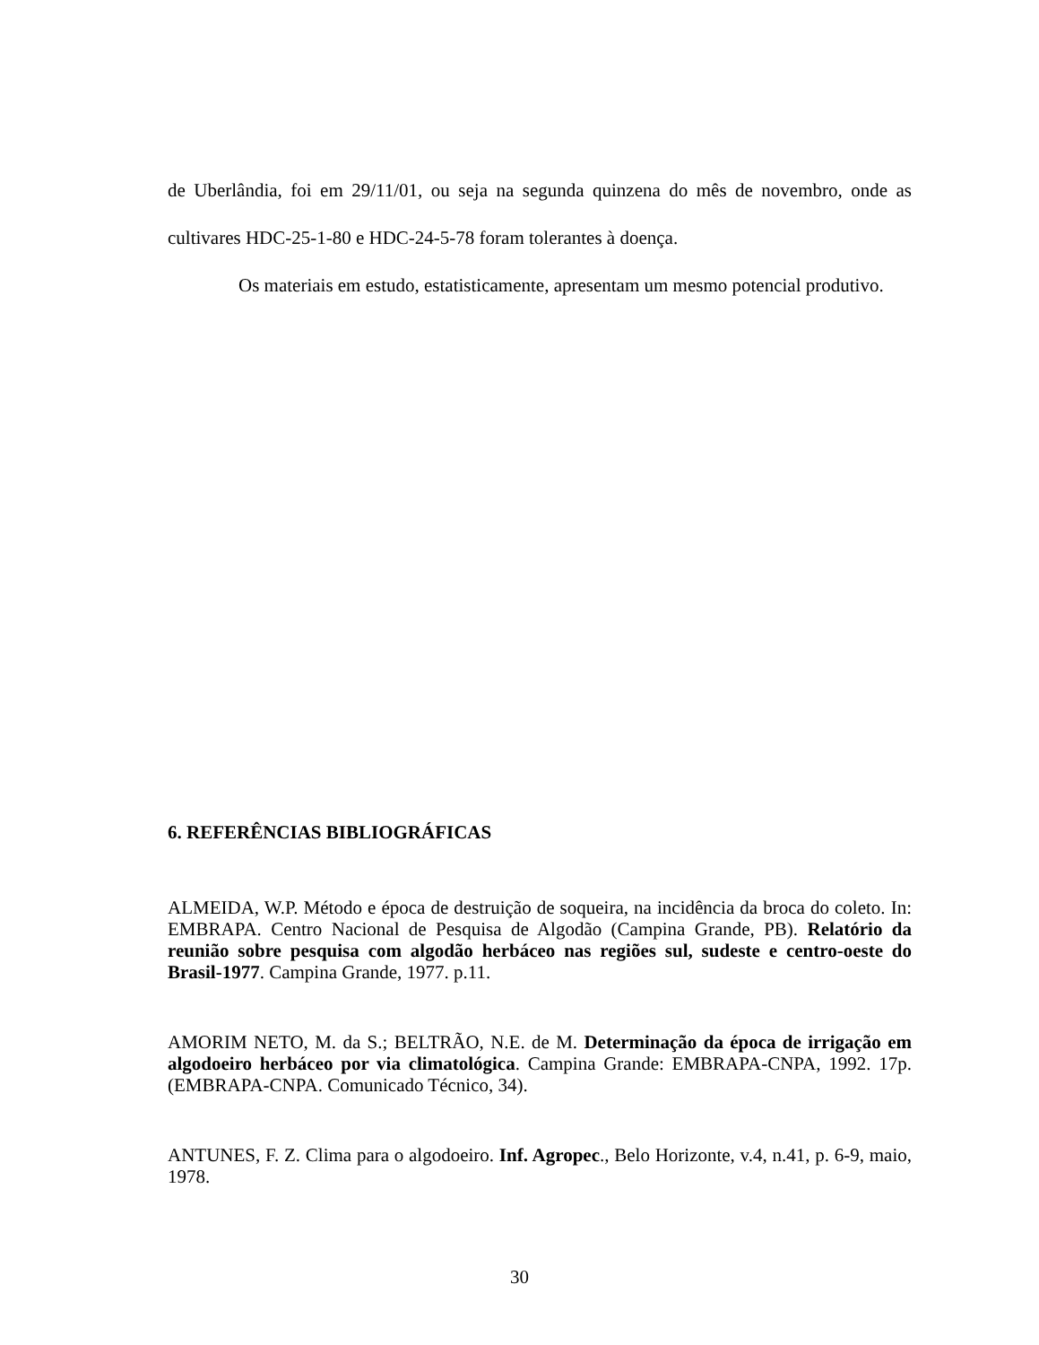de Uberlândia, foi em 29/11/01, ou seja na segunda quinzena do mês de novembro, onde as cultivares HDC-25-1-80 e HDC-24-5-78 foram tolerantes à doença.
Os materiais em estudo, estatisticamente, apresentam um mesmo potencial produtivo.
6. REFERÊNCIAS BIBLIOGRÁFICAS
ALMEIDA, W.P. Método e época de destruição de soqueira, na incidência da broca do coleto. In: EMBRAPA. Centro Nacional de Pesquisa de Algodão (Campina Grande, PB). Relatório da reunião sobre pesquisa com algodão herbáceo nas regiões sul, sudeste e centro-oeste do Brasil-1977. Campina Grande, 1977. p.11.
AMORIM NETO, M. da S.; BELTRÃO, N.E. de M. Determinação da época de irrigação em algodoeiro herbáceo por via climatológica. Campina Grande: EMBRAPA-CNPA, 1992. 17p. (EMBRAPA-CNPA. Comunicado Técnico, 34).
ANTUNES, F. Z. Clima para o algodoeiro. Inf. Agropec., Belo Horizonte, v.4, n.41, p. 6-9, maio, 1978.
30